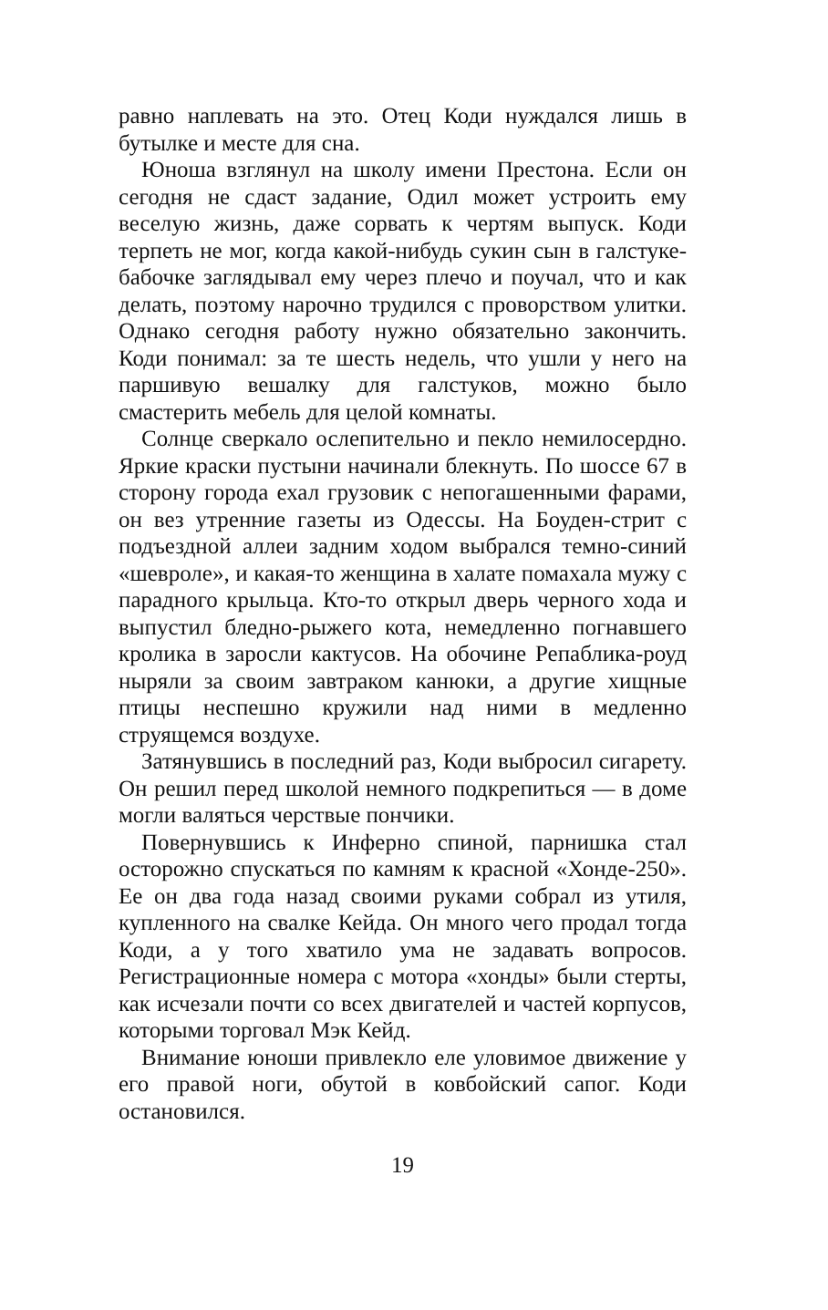равно наплевать на это. Отец Коди нуждался лишь в бутылке и месте для сна.
Юноша взглянул на школу имени Престона. Если он сегодня не сдаст задание, Одил может устроить ему веселую жизнь, даже сорвать к чертям выпуск. Коди терпеть не мог, когда какой-нибудь сукин сын в галстуке-бабочке заглядывал ему через плечо и поучал, что и как делать, поэтому нарочно трудился с проворством улитки. Однако сегодня работу нужно обязательно закончить. Коди понимал: за те шесть недель, что ушли у него на паршивую вешалку для галстуков, можно было смастерить мебель для целой комнаты.
Солнце сверкало ослепительно и пекло немилосердно. Яркие краски пустыни начинали блекнуть. По шоссе 67 в сторону города ехал грузовик с непогашенными фарами, он вез утренние газеты из Одессы. На Боуден-стрит с подъездной аллеи задним ходом выбрался темно-синий «шевроле», и какая-то женщина в халате помахала мужу с парадного крыльца. Кто-то открыл дверь черного хода и выпустил бледно-рыжего кота, немедленно погнавшего кролика в заросли кактусов. На обочине Репаблика-роуд ныряли за своим завтраком канюки, а другие хищные птицы неспешно кружили над ними в медленно струящемся воздухе.
Затянувшись в последний раз, Коди выбросил сигарету. Он решил перед школой немного подкрепиться — в доме могли валяться черствые пончики.
Повернувшись к Инферно спиной, парнишка стал осторожно спускаться по камням к красной «Хонде-250». Ее он два года назад своими руками собрал из утиля, купленного на свалке Кейда. Он много чего продал тогда Коди, а у того хватило ума не задавать вопросов. Регистрационные номера с мотора «хонды» были стерты, как исчезали почти со всех двигателей и частей корпусов, которыми торговал Мэк Кейд.
Внимание юноши привлекло еле уловимое движение у его правой ноги, обутой в ковбойский сапог. Коди остановился.
19